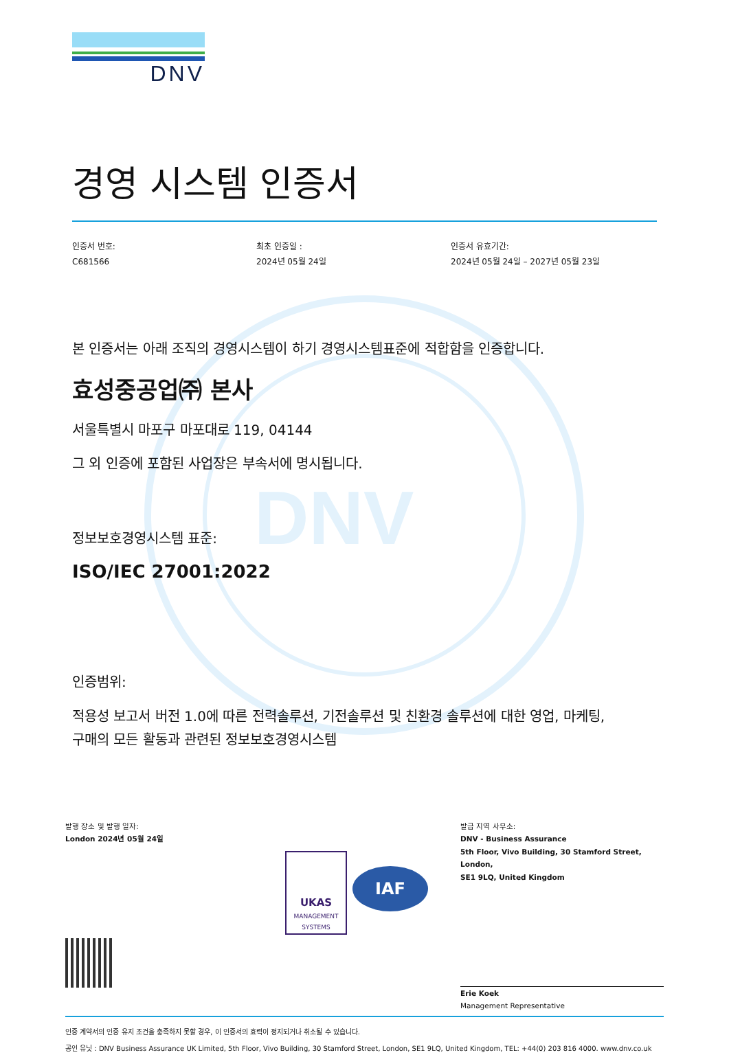DNV
DNV
경영 시스템 인증서
인증서 번호:
C681566
최초 인증일 :
2024년 05월 24일
인증서 유효기간:
2024년 05월 24일 – 2027년 05월 23일
본 인증서는 아래 조직의 경영시스템이 하기 경영시스템표준에 적합함을 인증합니다.
효성중공업㈜ 본사
서울특별시 마포구 마포대로 119, 04144
그 외 인증에 포함된 사업장은 부속서에 명시됩니다.
정보보호경영시스템 표준:
ISO/IEC 27001:2022
인증범위:
적용성 보고서 버전 1.0에 따른 전력솔루션, 기전솔루션 및 친환경 솔루션에 대한 영업, 마케팅,
구매의 모든 활동과 관련된 정보보호경영시스템
발행 장소 및 발행 일자:
London 2024년 05월 24일
UKAS
MANAGEMENT
SYSTEMS
IAF
발급 지역 사무소:
DNV - Business Assurance
5th Floor, Vivo Building, 30 Stamford Street, London,
SE1 9LQ, United Kingdom
Erie Koek
Management Representative
인증 계약서의 인증 유지 조건을 충족하지 못할 경우, 이 인증서의 효력이 정지되거나 취소될 수 있습니다.
공인 유닛 : DNV Business Assurance UK Limited, 5th Floor, Vivo Building, 30 Stamford Street, London, SE1 9LQ, United Kingdom, TEL: +44(0) 203 816 4000. www.dnv.co.uk